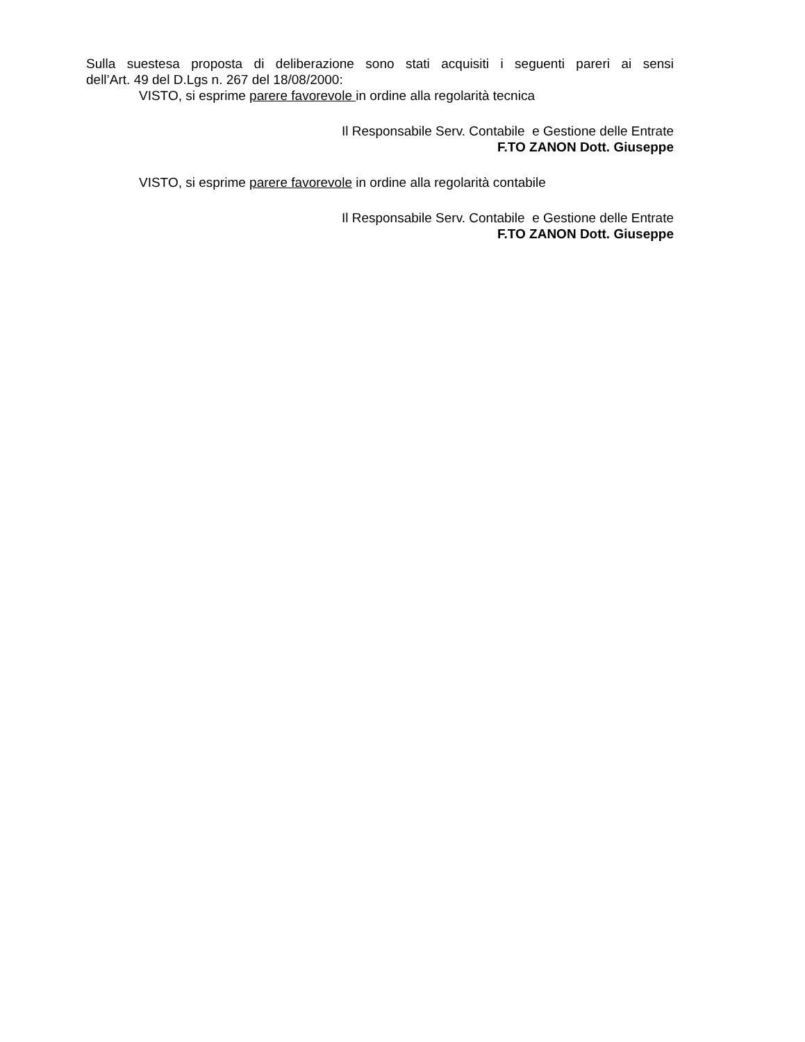Sulla suestesa proposta di deliberazione sono stati acquisiti i seguenti pareri ai sensi
dell’Art. 49 del D.Lgs n. 267 del 18/08/2000:
VISTO, si esprime parere favorevole in ordine alla regolarità tecnica
Il Responsabile Serv. Contabile e Gestione delle Entrate
F.TO ZANON Dott. Giuseppe
VISTO, si esprime parere favorevole in ordine alla regolarità contabile
Il Responsabile Serv. Contabile e Gestione delle Entrate
F.TO ZANON Dott. Giuseppe